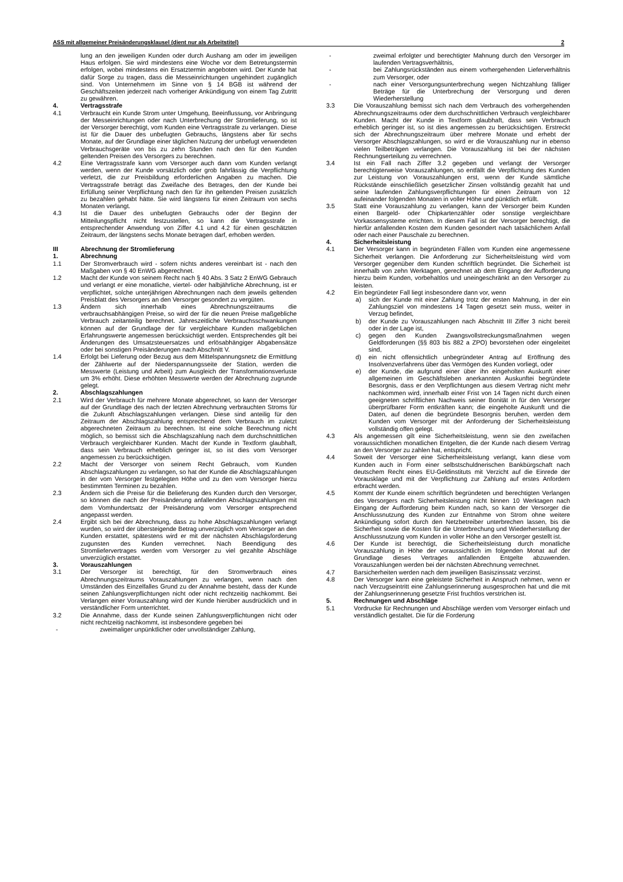ASS mit allgemeiner Preisänderungsklausel (dient nur als Arbeitstitel) 2
lung an den jeweiligen Kunden oder durch Aushang am oder im jeweiligen Haus erfolgen. Sie wird mindestens eine Woche vor dem Betretungstermin erfolgen, wobei mindestens ein Ersatztermin angeboten wird. Der Kunde hat dafür Sorge zu tragen, dass die Messeinrichtungen ungehindert zugänglich sind. Von Unternehmern im Sinne von § 14 BGB ist während der Geschäftszeiten jederzeit nach vorheriger Ankündigung von einem Tag Zutritt zu gewähren.
4. Vertragsstrafe
4.1 Verbraucht ein Kunde Strom unter Umgehung, Beeinflussung, vor Anbringung der Messeinrichtungen oder nach Unterbrechung der Stromlieferung, so ist der Versorger berechtigt, vom Kunden eine Vertragsstrafe zu verlangen. Diese ist für die Dauer des unbefugten Gebrauchs, längstens aber für sechs Monate, auf der Grundlage einer täglichen Nutzung der unbefugt verwendeten Verbrauchsgeräte von bis zu zehn Stunden nach den für den Kunden geltenden Preisen des Versorgers zu berechnen.
4.2 Eine Vertragsstrafe kann vom Versorger auch dann vom Kunden verlangt werden, wenn der Kunde vorsätzlich oder grob fahrlässig die Verpflichtung verletzt, die zur Preisbildung erforderlichen Angaben zu machen. Die Vertragsstrafe beträgt das Zweifache des Betrages, den der Kunde bei Erfüllung seiner Verpflichtung nach den für ihn geltenden Preisen zusätzlich zu bezahlen gehabt hätte. Sie wird längstens für einen Zeitraum von sechs Monaten verlangt.
4.3 Ist die Dauer des unbefugten Gebrauchs oder der Beginn der Mitteilungspflicht nicht festzustellen, so kann die Vertragsstrafe in entsprechender Anwendung von Ziffer 4.1 und 4.2 für einen geschätzten Zeitraum, der längstens sechs Monate betragen darf, erhoben werden.
III Abrechnung der Stromlieferung
1. Abrechnung
1.1 Der Stromverbrauch wird - sofern nichts anderes vereinbart ist - nach den Maßgaben von § 40 EnWG abgerechnet.
1.2 Macht der Kunde von seinem Recht nach § 40 Abs. 3 Satz 2 EnWG Gebrauch und verlangt er eine monatliche, viertel- oder halbjährliche Abrechnung, ist er verpflichtet, solche unterjährigen Abrechnungen nach dem jeweils geltenden Preisblatt des Versorgers an den Versorger gesondert zu vergüten.
1.3 Ändern sich innerhalb eines Abrechnungszeitraums die verbrauchsabhängigen Preise, so wird der für die neuen Preise maßgebliche Verbrauch zeitanteilig berechnet. Jahreszeitliche Verbrauchsschwankungen können auf der Grundlage der für vergleichbare Kunden maßgeblichen Erfahrungswerte angemessen berücksichtigt werden. Entsprechendes gilt bei Änderungen des Umsatzsteuersatzes und erlösabhängiger Abgabensätze oder bei sonstigen Preisänderungen nach Abschnitt V.
1.4 Erfolgt bei Lieferung oder Bezug aus dem Mittelspannungsnetz die Ermittlung der Zählwerte auf der Niederspannungsseite der Station, werden die Messwerte (Leistung und Arbeit) zum Ausgleich der Transformationsverluste um 3% erhöht. Diese erhöhten Messwerte werden der Abrechnung zugrunde gelegt.
2. Abschlagszahlungen
2.1 Wird der Verbrauch für mehrere Monate abgerechnet, so kann der Versorger auf der Grundlage des nach der letzten Abrechnung verbrauchten Stroms für die Zukunft Abschlagszahlungen verlangen. Diese sind anteilig für den Zeitraum der Abschlagszahlung entsprechend dem Verbrauch im zuletzt abgerechneten Zeitraum zu berechnen. Ist eine solche Berechnung nicht möglich, so bemisst sich die Abschlagszahlung nach dem durchschnittlichen Verbrauch vergleichbarer Kunden. Macht der Kunde in Textform glaubhaft, dass sein Verbrauch erheblich geringer ist, so ist dies vom Versorger angemessen zu berücksichtigen.
2.2 Macht der Versorger von seinem Recht Gebrauch, vom Kunden Abschlagszahlungen zu verlangen, so hat der Kunde die Abschlagszahlungen in der vom Versorger festgelegten Höhe und zu den vom Versorger hierzu bestimmten Terminen zu bezahlen.
2.3 Ändern sich die Preise für die Belieferung des Kunden durch den Versorger, so können die nach der Preisänderung anfallenden Abschlagszahlungen mit dem Vomhundertsatz der Preisänderung vom Versorger entsprechend angepasst werden.
2.4 Ergibt sich bei der Abrechnung, dass zu hohe Abschlagszahlungen verlangt wurden, so wird der übersteigende Betrag unverzüglich vom Versorger an den Kunden erstattet, spätestens wird er mit der nächsten Abschlagsforderung zugunsten des Kunden verrechnet. Nach Beendigung des Stromliefervertrages werden vom Versorger zu viel gezahlte Abschläge unverzüglich erstattet.
3. Vorauszahlungen
3.1 Der Versorger ist berechtigt, für den Stromverbrauch eines Abrechnungszeitraums Vorauszahlungen zu verlangen, wenn nach den Umständen des Einzelfalles Grund zu der Annahme besteht, dass der Kunde seinen Zahlungsverpflichtungen nicht oder nicht rechtzeitig nachkommt. Bei Verlangen einer Vorauszahlung wird der Kunde hierüber ausdrücklich und in verständlicher Form unterrichtet.
3.2 Die Annahme, dass der Kunde seinen Zahlungsverpflichtungen nicht oder nicht rechtzeitig nachkommt, ist insbesondere gegeben bei
- zweimaliger unpünktlicher oder unvollständiger Zahlung,
- zweimal erfolgter und berechtigter Mahnung durch den Versorger im laufenden Vertragsverhältnis,
- bei Zahlungsrückständen aus einem vorhergehenden Lieferverhältnis zum Versorger, oder
- nach einer Versorgungsunterbrechung wegen Nichtzahlung fälliger Beträge für die Unterbrechung der Versorgung und deren Wiederherstellung
3.3 Die Vorauszahlung bemisst sich nach dem Verbrauch des vorhergehenden Abrechnungszeitraums oder dem durchschnittlichen Verbrauch vergleichbarer Kunden. Macht der Kunde in Textform glaubhaft, dass sein Verbrauch erheblich geringer ist, so ist dies angemessen zu berücksichtigen. Erstreckt sich der Abrechnungszeitraum über mehrere Monate und erhebt der Versorger Abschlagszahlungen, so wird er die Vorauszahlung nur in ebenso vielen Teilbeträgen verlangen. Die Vorauszahlung ist bei der nächsten Rechnungserteilung zu verrechnen.
3.4 Ist ein Fall nach Ziffer 3.2 gegeben und verlangt der Versorger berechtigterweise Vorauszahlungen, so entfällt die Verpflichtung des Kunden zur Leistung von Vorauszahlungen erst, wenn der Kunde sämtliche Rückstände einschließlich gesetzlicher Zinsen vollständig gezahlt hat und seine laufenden Zahlungsverpflichtungen für einen Zeitraum von 12 aufeinander folgenden Monaten in voller Höhe und pünktlich erfüllt.
3.5 Statt eine Vorauszahlung zu verlangen, kann der Versorger beim Kunden einen Bargeld- oder Chipkartenzähler oder sonstige vergleichbare Vorkassensysteme errichten. In diesem Fall ist der Versorger berechtigt, die hierfür anfallenden Kosten dem Kunden gesondert nach tatsächlichem Anfall oder nach einer Pauschale zu berechnen.
4. Sicherheitsleistung
4.1 Der Versorger kann in begründeten Fällen vom Kunden eine angemessene Sicherheit verlangen. Die Anforderung zur Sicherheitsleistung wird vom Versorger gegenüber dem Kunden schriftlich begründet. Die Sicherheit ist innerhalb von zehn Werktagen, gerechnet ab dem Eingang der Aufforderung hierzu beim Kunden, vorbehaltlos und uneingeschränkt an den Versorger zu leisten.
4.2 Ein begründeter Fall liegt insbesondere dann vor, wenn
a) sich der Kunde mit einer Zahlung trotz der ersten Mahnung, in der ein Zahlungsziel von mindestens 14 Tagen gesetzt sein muss, weiter in Verzug befindet,
b) der Kunde zu Vorauszahlungen nach Abschnitt III Ziffer 3 nicht bereit oder in der Lage ist,
c) gegen den Kunden Zwangsvollstreckungsmaßnahmen wegen Geldforderungen (§§ 803 bis 882 a ZPO) bevorstehen oder eingeleitet sind,
d) ein nicht offensichtlich unbegründeter Antrag auf Eröffnung des Insolvenzverfahrens über das Vermögen des Kunden vorliegt, oder
e) der Kunde, die aufgrund einer über ihn eingeholten Auskunft einer allgemeinen im Geschäftsleben anerkannten Auskunftei begründete Besorgnis, dass er den Verpflichtungen aus diesem Vertrag nicht mehr nachkommen wird, innerhalb einer Frist von 14 Tagen nicht durch einen geeigneten schriftlichen Nachweis seiner Bonität in für den Versorger überprüfbarer Form entkräften kann; die eingeholte Auskunft und die Daten, auf denen die begründete Besorgnis beruhen, werden dem Kunden vom Versorger mit der Anforderung der Sicherheitsleistung vollständig offen gelegt.
4.3 Als angemessen gilt eine Sicherheitsleistung, wenn sie den zweifachen voraussichtlichen monatlichen Entgelten, die der Kunde nach diesem Vertrag an den Versorger zu zahlen hat, entspricht.
4.4 Soweit der Versorger eine Sicherheitsleistung verlangt, kann diese vom Kunden auch in Form einer selbstschuldnerischen Bankbürgschaft nach deutschem Recht eines EU-Geldinstituts mit Verzicht auf die Einrede der Vorausklage und mit der Verpflichtung zur Zahlung auf erstes Anfordern erbracht werden.
4.5 Kommt der Kunde einem schriftlich begründeten und berechtigten Verlangen des Versorgers nach Sicherheitsleistung nicht binnen 10 Werktagen nach Eingang der Aufforderung beim Kunden nach, so kann der Versorger die Anschlussnutzung des Kunden zur Entnahme von Strom ohne weitere Ankündigung sofort durch den Netzbetreiber unterbrechen lassen, bis die Sicherheit sowie die Kosten für die Unterbrechung und Wiederherstellung der Anschlussnutzung vom Kunden in voller Höhe an den Versorger gestellt ist.
4.6 Der Kunde ist berechtigt, die Sicherheitsleistung durch monatliche Vorauszahlung in Höhe der voraussichtlich im folgenden Monat auf der Grundlage dieses Vertrages anfallenden Entgelte abzuwenden. Vorauszahlungen werden bei der nächsten Abrechnung verrechnet.
4.7 Barsicherheiten werden nach dem jeweiligen Basiszinssatz verzinst.
4.8 Der Versorger kann eine geleistete Sicherheit in Anspruch nehmen, wenn er nach Verzugseintritt eine Zahlungserinnerung ausgesprochen hat und die mit der Zahlungserinnerung gesetzte Frist fruchtlos verstrichen ist.
5. Rechnungen und Abschläge
5.1 Vordrucke für Rechnungen und Abschläge werden vom Versorger einfach und verständlich gestaltet. Die für die Forderung